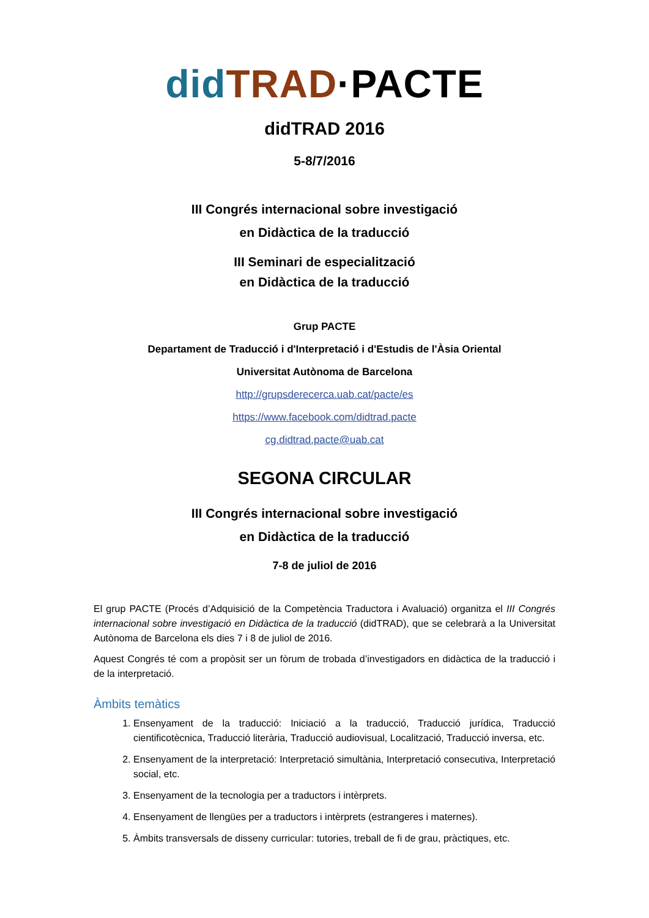did TRAD·PACTE
didTRAD 2016
5-8/7/2016
III Congrés internacional sobre investigació
en Didàctica de la traducció
III Seminari de especialització
en Didàctica de la traducció
Grup PACTE
Departament de Traducció i d'Interpretació i d'Estudis de l'Àsia Oriental
Universitat Autònoma de Barcelona
http://grupsderecerca.uab.cat/pacte/es
https://www.facebook.com/didtrad.pacte
cg.didtrad.pacte@uab.cat
SEGONA CIRCULAR
III Congrés internacional sobre investigació
en Didàctica de la traducció
7-8 de juliol de 2016
El grup PACTE (Procés d’Adquisició de la Competència Traductora i Avaluació) organitza el III Congrés internacional sobre investigació en Didàctica de la traducció (didTRAD), que se celebrarà a la Universitat Autònoma de Barcelona els dies 7 i 8 de juliol de 2016.
Aquest Congrés té com a propòsit ser un fòrum de trobada d’investigadors en didàctica de la traducció i de la interpretació.
Àmbits temàtics
1. Ensenyament de la traducció: Iniciació a la traducció, Traducció jurídica, Traducció cientificotècnica, Traducció literària, Traducció audiovisual, Localització, Traducció inversa, etc.
2. Ensenyament de la interpretació: Interpretació simultània, Interpretació consecutiva, Interpretació social, etc.
3. Ensenyament de la tecnologia per a traductors i intèrprets.
4. Ensenyament de llengües per a traductors i intèrprets (estrangeres i maternes).
5. Àmbits transversals de disseny curricular: tutories, treball de fi de grau, pràctiques, etc.